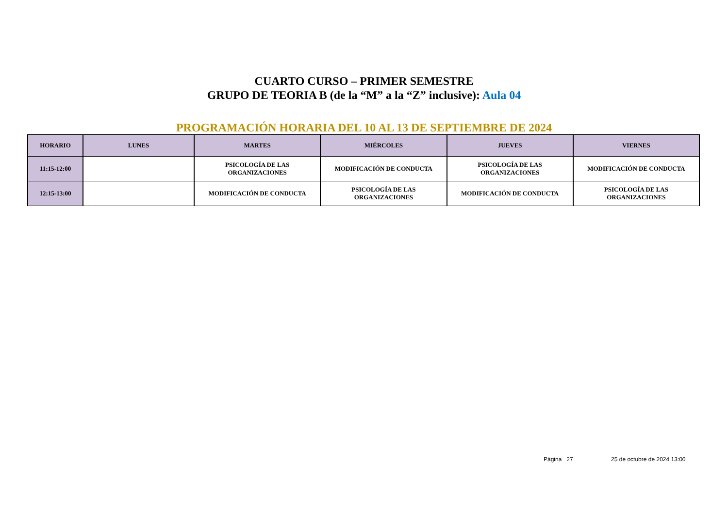CUARTO CURSO – PRIMER SEMESTRE
GRUPO DE TEORIA B (de la “M” a la “Z” inclusive): Aula 04
PROGRAMACIÓN HORARIA DEL 10 AL 13 DE SEPTIEMBRE DE 2024
| HORARIO | LUNES | MARTES | MIÉRCOLES | JUEVES | VIERNES |
| --- | --- | --- | --- | --- | --- |
| 11:15-12:00 | | PSICOLOGÍA DE LAS ORGANIZACIONES | MODIFICACIÓN DE CONDUCTA | PSICOLOGÍA DE LAS ORGANIZACIONES | MODIFICACIÓN DE CONDUCTA |
| 12:15-13:00 | | MODIFICACIÓN DE CONDUCTA | PSICOLOGÍA DE LAS ORGANIZACIONES | MODIFICACIÓN DE CONDUCTA | PSICOLOGÍA DE LAS ORGANIZACIONES |
Página 27 25 de octubre de 2024 13:00